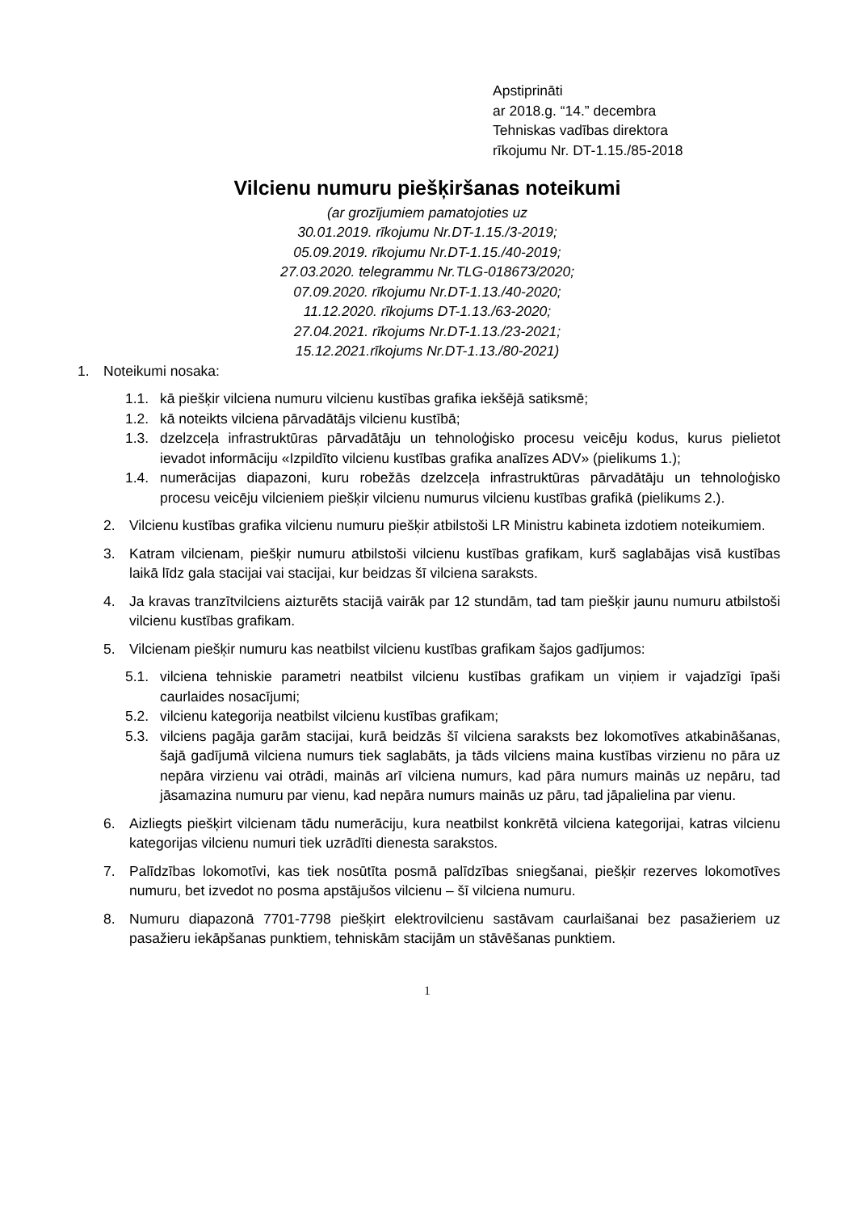Apstiprināti
ar 2018.g. “14.” decembra
Tehniskas vadības direktora
rīkojumu Nr. DT-1.15./85-2018
Vilcienu numuru piešķiršanas noteikumi
(ar grozījumiem pamatojoties uz
30.01.2019. rīkojumu Nr.DT-1.15./3-2019;
05.09.2019. rīkojumu Nr.DT-1.15./40-2019;
27.03.2020. telegrammu Nr.TLG-018673/2020;
07.09.2020. rīkojumu Nr.DT-1.13./40-2020;
11.12.2020. rīkojums DT-1.13./63-2020;
27.04.2021. rīkojums Nr.DT-1.13./23-2021;
15.12.2021.rīkojums Nr.DT-1.13./80-2021)
1. Noteikumi nosaka:
1.1. kā piešķir vilciena numuru vilcienu kustības grafika iekšējā satiksmē;
1.2. kā noteikts vilciena pārvadātājs vilcienu kustībā;
1.3. dzelzceļa infrastruktūras pārvadātāju un tehnoloģisko procesu veicēju kodus, kurus pielietot ievadot informāciju «Izpildīto vilcienu kustības grafika analīzes ADV» (pielikums 1.);
1.4. numerācijas diapazoni, kuru robežās dzelzceļa infrastruktūras pārvadātāju un tehnoloģisko procesu veicēju vilcieniem piešķir vilcienu numurus vilcienu kustības grafikā (pielikums 2.).
2. Vilcienu kustības grafika vilcienu numuru piešķir atbilstoši LR Ministru kabineta izdotiem noteikumiem.
3. Katram vilcienam, piešķir numuru atbilstoši vilcienu kustības grafikam, kurš saglabājas visā kustības laikā līdz gala stacijai vai stacijai, kur beidzas šī vilciena saraksts.
4. Ja kravas tranzītvilciens aizturēts stacijā vairāk par 12 stundām, tad tam piešķir jaunu numuru atbilstoši vilcienu kustības grafikam.
5. Vilcienam piešķir numuru kas neatbilst vilcienu kustības grafikam šajos gadījumos:
5.1. vilciena tehniskie parametri neatbilst vilcienu kustības grafikam un viņiem ir vajadzīgi īpaši caurlaides nosacījumi;
5.2. vilcienu kategorija neatbilst vilcienu kustības grafikam;
5.3. vilciens pagāja garām stacijai, kurā beidzās šī vilciena saraksts bez lokomotīves atkabināšanas, šajā gadījumā vilciena numurs tiek saglabāts, ja tāds vilciens maina kustības virzienu no pāra uz nepāra virzienu vai otrādi, mainās arī vilciena numurs, kad pāra numurs mainās uz nepāru, tad jāsamazina numuru par vienu, kad nepāra numurs mainās uz pāru, tad jāpalielina par vienu.
6. Aizliegts piešķirt vilcienam tādu numerāciju, kura neatbilst konkrētā vilciena kategorijai, katras vilcienu kategorijas vilcienu numuri tiek uzrādīti dienesta sarakstos.
7. Palīdzības lokomotīvi, kas tiek nosūtīta posmā palīdzības sniegšanai, piešķir rezerves lokomotīves numuru, bet izvedot no posma apstājušos vilcienu – šī vilciena numuru.
8. Numuru diapazonā 7701-7798 piešķirt elektrovilcienu sastāvam caurlaišanai bez pasažieriem uz pasažieru iekāpšanas punktiem, tehniskām stacijām un stāvēšanas punktiem.
1